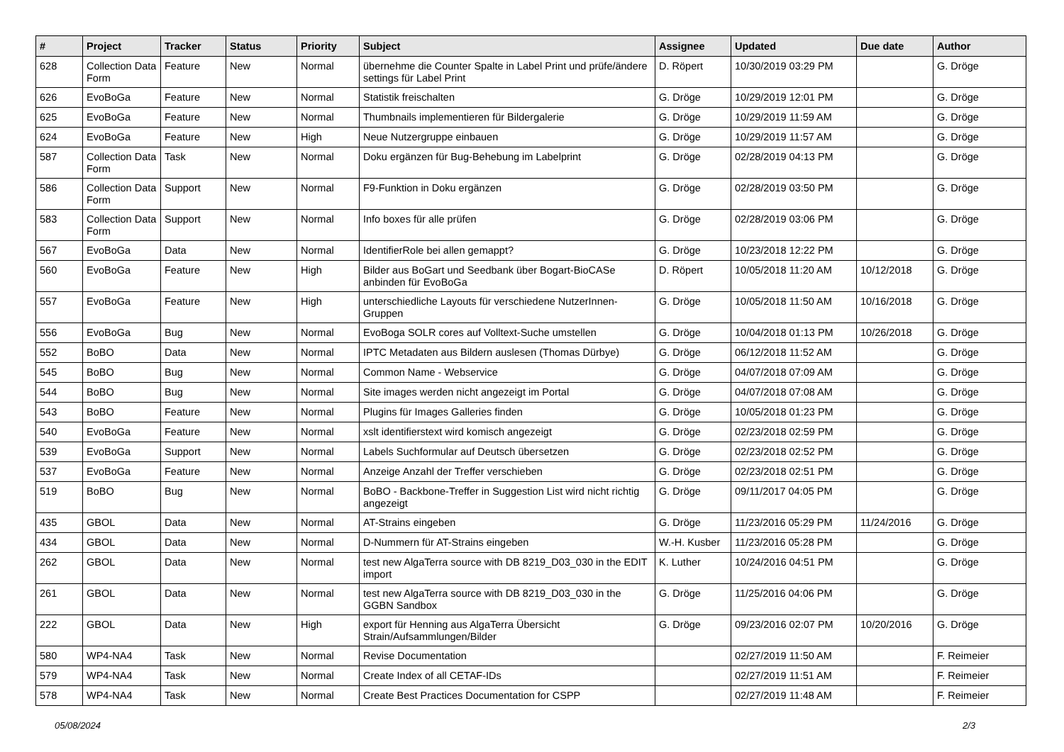| # | Project | Tracker | Status | Priority | Subject | Assignee | Updated | Due date | Author |
| --- | --- | --- | --- | --- | --- | --- | --- | --- | --- |
| 628 | Collection Data Form | Feature | New | Normal | übernehme die Counter Spalte in Label Print und prüfe/ändere settings für Label Print | D. Röpert | 10/30/2019 03:29 PM | | G. Dröge |
| 626 | EvoBoGa | Feature | New | Normal | Statistik freischalten | G. Dröge | 10/29/2019 12:01 PM | | G. Dröge |
| 625 | EvoBoGa | Feature | New | Normal | Thumbnails implementieren für Bildergalerie | G. Dröge | 10/29/2019 11:59 AM | | G. Dröge |
| 624 | EvoBoGa | Feature | New | High | Neue Nutzergruppe einbauen | G. Dröge | 10/29/2019 11:57 AM | | G. Dröge |
| 587 | Collection Data Form | Task | New | Normal | Doku ergänzen für Bug-Behebung im Labelprint | G. Dröge | 02/28/2019 04:13 PM | | G. Dröge |
| 586 | Collection Data Form | Support | New | Normal | F9-Funktion in Doku ergänzen | G. Dröge | 02/28/2019 03:50 PM | | G. Dröge |
| 583 | Collection Data Form | Support | New | Normal | Info boxes für alle prüfen | G. Dröge | 02/28/2019 03:06 PM | | G. Dröge |
| 567 | EvoBoGa | Data | New | Normal | IdentifierRole bei allen gemappt? | G. Dröge | 10/23/2018 12:22 PM | | G. Dröge |
| 560 | EvoBoGa | Feature | New | High | Bilder aus BoGart und Seedbank über Bogart-BioCASe anbinden für EvoBoGa | D. Röpert | 10/05/2018 11:20 AM | 10/12/2018 | G. Dröge |
| 557 | EvoBoGa | Feature | New | High | unterschiedliche Layouts für verschiedene NutzerInnen-Gruppen | G. Dröge | 10/05/2018 11:50 AM | 10/16/2018 | G. Dröge |
| 556 | EvoBoGa | Bug | New | Normal | EvoBoga SOLR cores auf Volltext-Suche umstellen | G. Dröge | 10/04/2018 01:13 PM | 10/26/2018 | G. Dröge |
| 552 | BoBO | Data | New | Normal | IPTC Metadaten aus Bildern auslesen (Thomas Dürbye) | G. Dröge | 06/12/2018 11:52 AM | | G. Dröge |
| 545 | BoBO | Bug | New | Normal | Common Name - Webservice | G. Dröge | 04/07/2018 07:09 AM | | G. Dröge |
| 544 | BoBO | Bug | New | Normal | Site images werden nicht angezeigt im Portal | G. Dröge | 04/07/2018 07:08 AM | | G. Dröge |
| 543 | BoBO | Feature | New | Normal | Plugins für Images Galleries finden | G. Dröge | 10/05/2018 01:23 PM | | G. Dröge |
| 540 | EvoBoGa | Feature | New | Normal | xslt identifierstext wird komisch angezeigt | G. Dröge | 02/23/2018 02:59 PM | | G. Dröge |
| 539 | EvoBoGa | Support | New | Normal | Labels Suchformular auf Deutsch übersetzen | G. Dröge | 02/23/2018 02:52 PM | | G. Dröge |
| 537 | EvoBoGa | Feature | New | Normal | Anzeige Anzahl der Treffer verschieben | G. Dröge | 02/23/2018 02:51 PM | | G. Dröge |
| 519 | BoBO | Bug | New | Normal | BoBO - Backbone-Treffer in Suggestion List wird nicht richtig angezeigt | G. Dröge | 09/11/2017 04:05 PM | | G. Dröge |
| 435 | GBOL | Data | New | Normal | AT-Strains eingeben | G. Dröge | 11/23/2016 05:29 PM | 11/24/2016 | G. Dröge |
| 434 | GBOL | Data | New | Normal | D-Nummern für AT-Strains eingeben | W.-H. Kusber | 11/23/2016 05:28 PM | | G. Dröge |
| 262 | GBOL | Data | New | Normal | test new AlgaTerra source with DB 8219_D03_030 in the EDIT import | K. Luther | 10/24/2016 04:51 PM | | G. Dröge |
| 261 | GBOL | Data | New | Normal | test new AlgaTerra source with DB 8219_D03_030 in the GGBN Sandbox | G. Dröge | 11/25/2016 04:06 PM | | G. Dröge |
| 222 | GBOL | Data | New | High | export für Henning aus AlgaTerra Übersicht Strain/Aufsammlungen/Bilder | G. Dröge | 09/23/2016 02:07 PM | 10/20/2016 | G. Dröge |
| 580 | WP4-NA4 | Task | New | Normal | Revise Documentation | | 02/27/2019 11:50 AM | | F. Reimeier |
| 579 | WP4-NA4 | Task | New | Normal | Create Index of all CETAF-IDs | | 02/27/2019 11:51 AM | | F. Reimeier |
| 578 | WP4-NA4 | Task | New | Normal | Create Best Practices Documentation for CSPP | | 02/27/2019 11:48 AM | | F. Reimeier |
05/08/2024 2/3